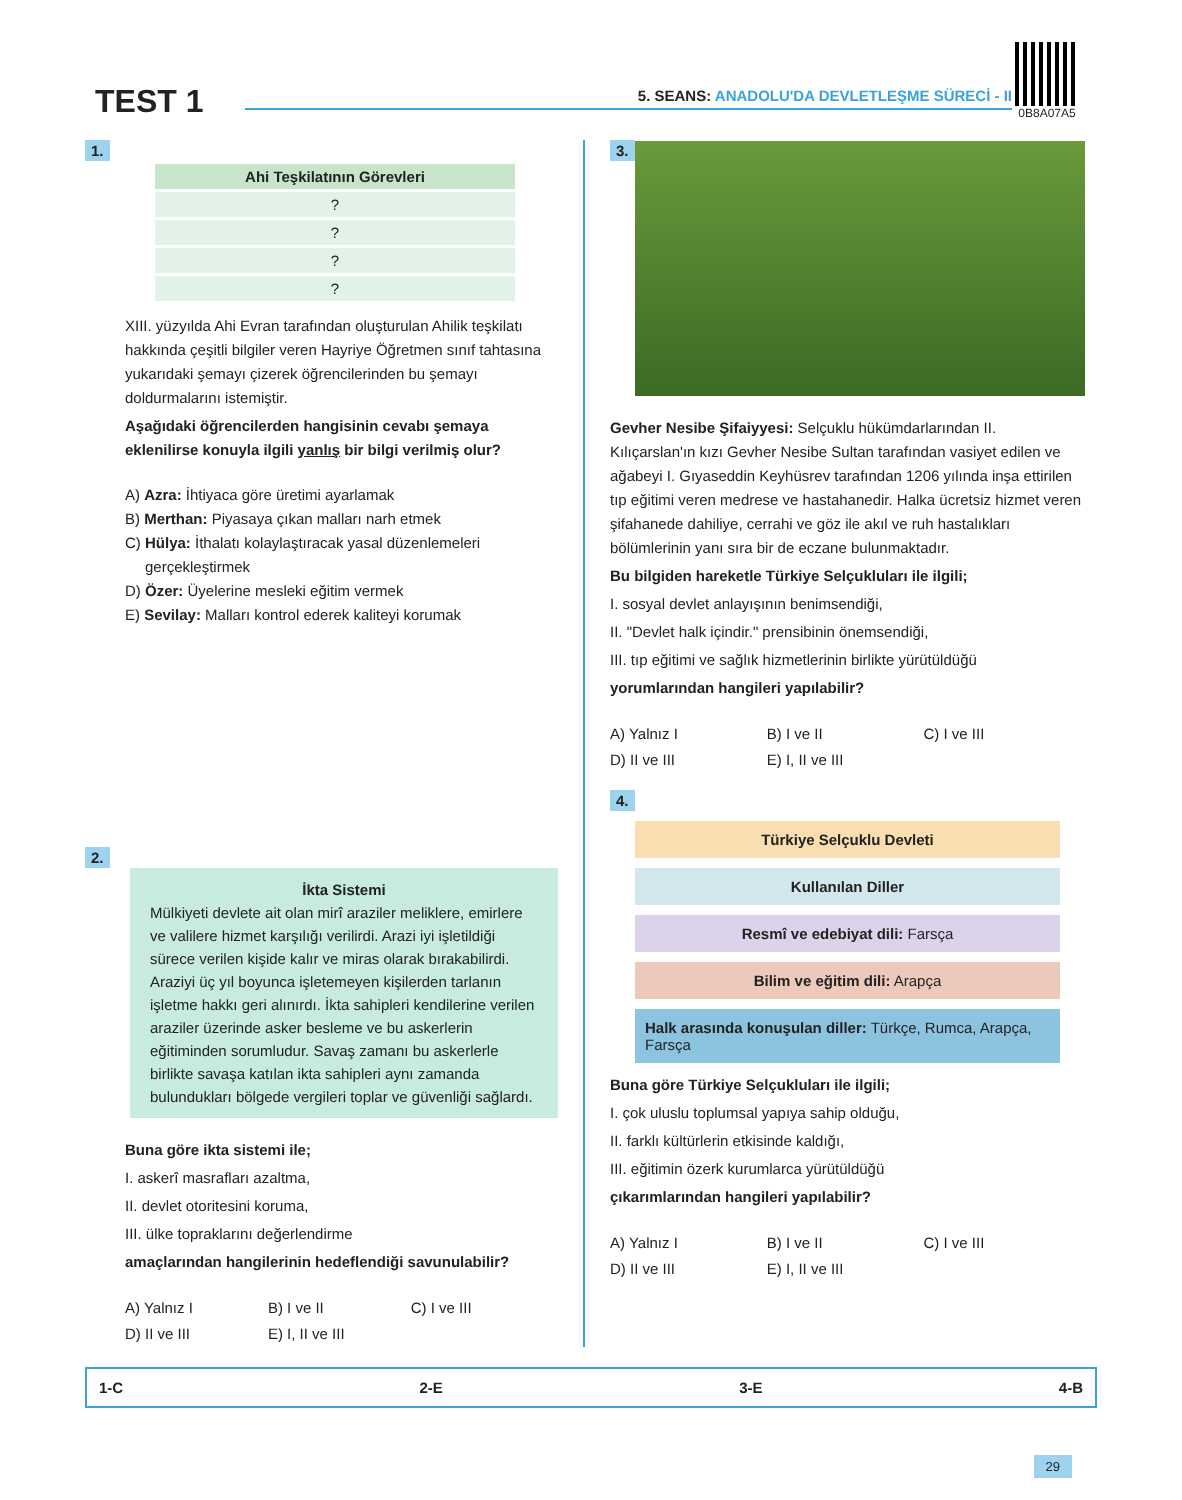TEST 1
5. SEANS: ANADOLU'DA DEVLETLEŞME SÜRECİ - II
0B8A07A5
1.
| Ahi Teşkilatının Görevleri |
| --- |
| ? |
| ? |
| ? |
| ? |
XIII. yüzyılda Ahi Evran tarafından oluşturulan Ahilik teşkilatı hakkında çeşitli bilgiler veren Hayriye Öğretmen sınıf tahtasına yukarıdaki şemayı çizerek öğrencilerinden bu şemayı doldurmalarını istemiştir.
Aşağıdaki öğrencilerden hangisinin cevabı şemaya eklenilirse konuyla ilgili yanlış bir bilgi verilmiş olur?
A) Azra: İhtiyaca göre üretimi ayarlamak
B) Merthan: Piyasaya çıkan malları narh etmek
C) Hülya: İthalatı kolaylaştıracak yasal düzenlemeleri gerçekleştirmek
D) Özer: Üyelerine mesleki eğitim vermek
E) Sevilay: Malları kontrol ederek kaliteyi korumak
2.
İkta Sistemi
Mülkiyeti devlete ait olan mirî araziler meliklere, emirlere ve valilere hizmet karşılığı verilirdi. Arazi iyi işletildiği sürece verilen kişide kalır ve miras olarak bırakabilirdi. Araziyi üç yıl boyunca işletemeyen kişilerden tarlanın işletme hakkı geri alınırdı. İkta sahipleri kendilerine verilen araziler üzerinde asker besleme ve bu askerlerin eğitiminden sorumludur. Savaş zamanı bu askerlerle birlikte savaşa katılan ikta sahipleri aynı zamanda bulundukları bölgede vergileri toplar ve güvenliği sağlardı.
Buna göre ikta sistemi ile;
I. askerî masrafları azaltma,
II. devlet otoritesini koruma,
III. ülke topraklarını değerlendirme
amaçlarından hangilerinin hedeflendiği savunulabilir?
A) Yalnız I B) I ve II C) I ve III D) II ve III E) I, II ve III
3.
Gevher Nesibe Şifaiyyesi: Selçuklu hükümdarlarından II. Kılıçarslan'ın kızı Gevher Nesibe Sultan tarafından vasiyet edilen ve ağabeyi I. Gıyaseddin Keyhüsrev tarafından 1206 yılında inşa ettirilen tıp eğitimi veren medrese ve hastahanedir. Halka ücretsiz hizmet veren şifahanede dahiliye, cerrahi ve göz ile akıl ve ruh hastalıkları bölümlerinin yanı sıra bir de eczane bulunmaktadır.
Bu bilgiden hareketle Türkiye Selçukluları ile ilgili;
I. sosyal devlet anlayışının benimsendiği,
II. "Devlet halk içindir." prensibinin önemsendiği,
III. tıp eğitimi ve sağlık hizmetlerinin birlikte yürütüldüğü
yorumlarından hangileri yapılabilir?
A) Yalnız I B) I ve II C) I ve III D) II ve III E) I, II ve III
4.
Türkiye Selçuklu Devleti
Kullanılan Diller
Resmî ve edebiyat dili: Farsça
Bilim ve eğitim dili: Arapça
Halk arasında konuşulan diller: Türkçe, Rumca, Arapça, Farsça
Buna göre Türkiye Selçukluları ile ilgili;
I. çok uluslu toplumsal yapıya sahip olduğu,
II. farklı kültürlerin etkisinde kaldığı,
III. eğitimin özerk kurumlarca yürütüldüğü
çıkarımlarından hangileri yapılabilir?
A) Yalnız I B) I ve II C) I ve III D) II ve III E) I, II ve III
1-C 2-E 3-E 4-B
29